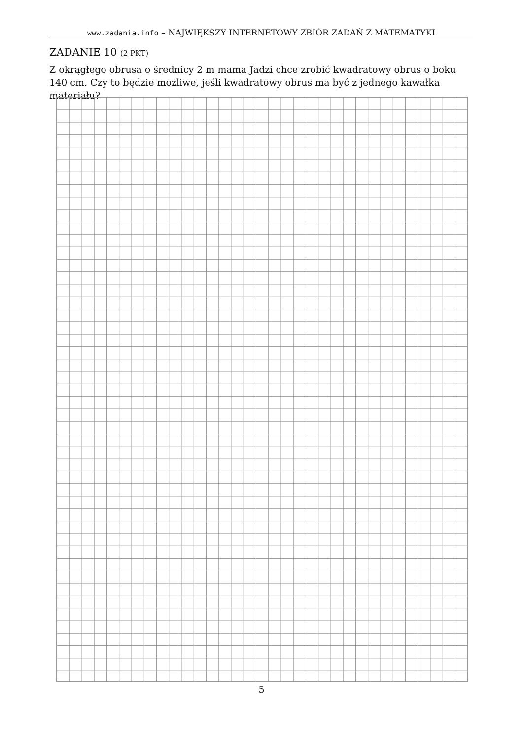www.zadania.info – NAJWIĘKSZY INTERNETOWY ZBIÓR ZADAŃ Z MATEMATYKI
ZADANIE 10 (2 PKT)
Z okrągłego obrusa o średnicy 2 m mama Jadzi chce zrobić kwadratowy obrus o boku 140 cm. Czy to będzie możliwe, jeśli kwadratowy obrus ma być z jednego kawałka materiału?
5